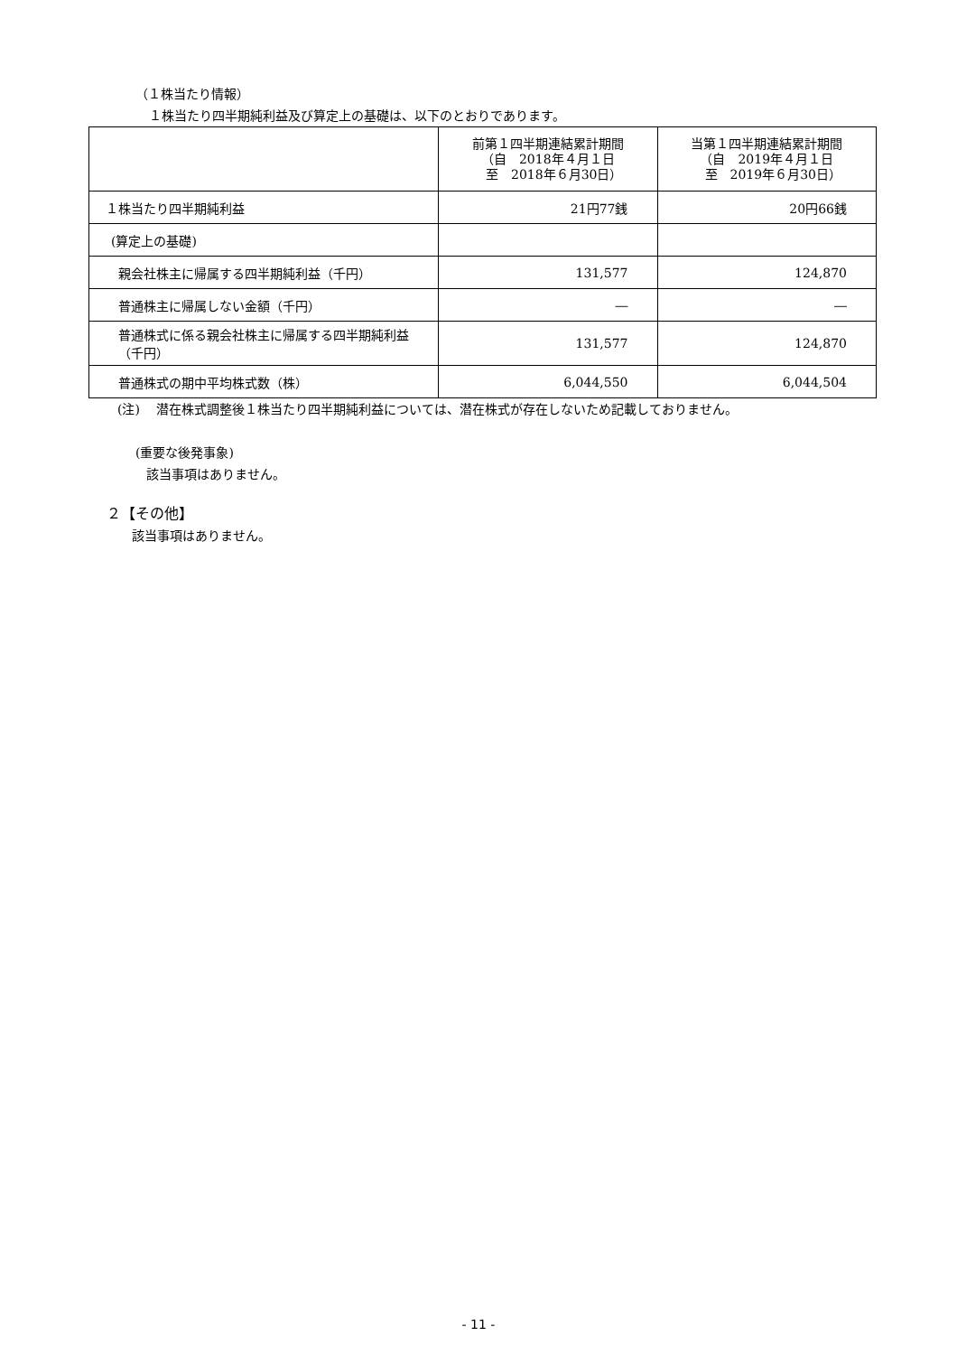（１株当たり情報）
１株当たり四半期純利益及び算定上の基礎は、以下のとおりであります。
| | 前第１四半期連結累計期間 （自 2018年４月１日 至 2018年６月30日） | 当第１四半期連結累計期間 （自 2019年４月１日 至 2019年６月30日） |
| １株当たり四半期純利益 | 21円77銭 | 20円66銭 |
| (算定上の基礎) | | |
| 親会社株主に帰属する四半期純利益（千円） | 131,577 | 124,870 |
| 普通株主に帰属しない金額（千円） | ― | ― |
| 普通株式に係る親会社株主に帰属する四半期純利益（千円） | 131,577 | 124,870 |
| 普通株式の期中平均株式数（株） | 6,044,550 | 6,044,504 |
(注)　 潜在株式調整後１株当たり四半期純利益については、潜在株式が存在しないため記載しておりません。
(重要な後発事象)
該当事項はありません。
２【その他】
該当事項はありません。
- 11 -